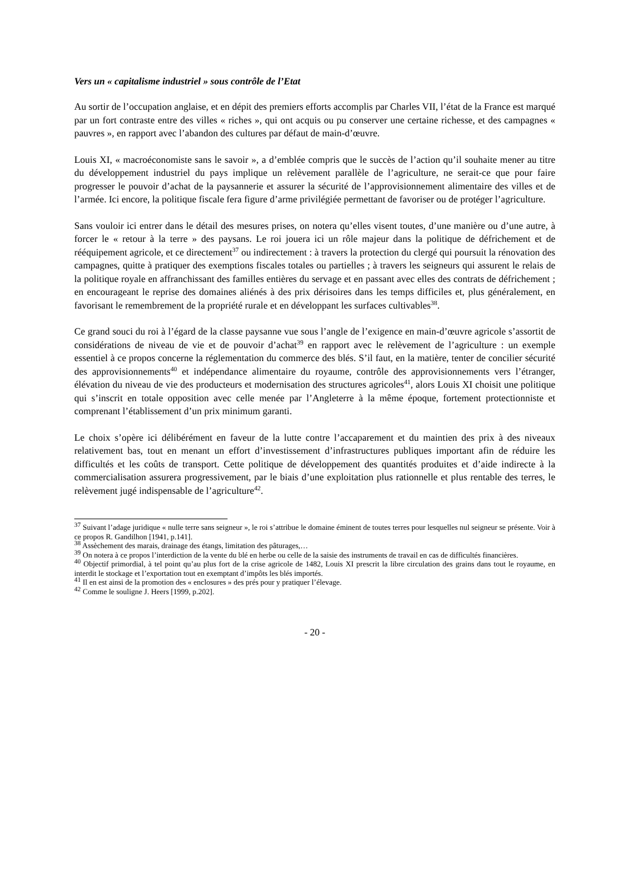Vers un « capitalisme industriel » sous contrôle de l’Etat
Au sortir de l’occupation anglaise, et en dépit des premiers efforts accomplis par Charles VII, l’état de la France est marqué par un fort contraste entre des villes « riches », qui ont acquis ou pu conserver une certaine richesse, et des campagnes « pauvres », en rapport avec l’abandon des cultures par défaut de main-d’œuvre.
Louis XI, « macroéconomiste sans le savoir », a d’emblée compris que le succès de l’action qu’il souhaite mener au titre du développement industriel du pays implique un relèvement parallèle de l’agriculture, ne serait-ce que pour faire progresser le pouvoir d’achat de la paysannerie et assurer la sécurité de l’approvisionnement alimentaire des villes et de l’armée. Ici encore, la politique fiscale fera figure d’arme privilégiée permettant de favoriser ou de protéger l’agriculture.
Sans vouloir ici entrer dans le détail des mesures prises, on notera qu’elles visent toutes, d’une manière ou d’une autre, à forcer le « retour à la terre » des paysans. Le roi jouera ici un rôle majeur dans la politique de défrichement et de rééquipement agricole, et ce directement<sup>37</sup> ou indirectement : à travers la protection du clergé qui poursuit la rénovation des campagnes, quitte à pratiquer des exemptions fiscales totales ou partielles ; à travers les seigneurs qui assurent le relais de la politique royale en affranchissant des familles entières du servage et en passant avec elles des contrats de défrichement ; en encourageant le reprise des domaines aliénés à des prix dérisoires dans les temps difficiles et, plus généralement, en favorisant le remembrement de la propriété rurale et en développant les surfaces cultivables<sup>38</sup>.
Ce grand souci du roi à l’égard de la classe paysanne vue sous l’angle de l’exigence en main-d’œuvre agricole s’assortit de considérations de niveau de vie et de pouvoir d’achat<sup>39</sup> en rapport avec le relèvement de l’agriculture : un exemple essentiel à ce propos concerne la réglementation du commerce des blés. S’il faut, en la matière, tenter de concilier sécurité des approvisionnements<sup>40</sup> et indépendance alimentaire du royaume, contrôle des approvisionnements vers l’étranger, élévation du niveau de vie des producteurs et modernisation des structures agricoles<sup>41</sup>, alors Louis XI choisit une politique qui s’inscrit en totale opposition avec celle menée par l’Angleterre à la même époque, fortement protectionniste et comprenant l’établissement d’un prix minimum garanti.
Le choix s’opère ici délibérément en faveur de la lutte contre l’accaparement et du maintien des prix à des niveaux relativement bas, tout en menant un effort d’investissement d’infrastructures publiques important afin de réduire les difficultés et les coûts de transport. Cette politique de développement des quantités produites et d’aide indirecte à la commercialisation assurera progressivement, par le biais d’une exploitation plus rationnelle et plus rentable des terres, le relèvement jugé indispensable de l’agriculture<sup>42</sup>.
<sup>37</sup> Suivant l’adage juridique « nulle terre sans seigneur », le roi s’attribue le domaine éminent de toutes terres pour lesquelles nul seigneur se présente. Voir à ce propos R. Gandilhon [1941, p.141].
<sup>38</sup> Assèchement des marais, drainage des étangs, limitation des pâturages,…
<sup>39</sup> On notera à ce propos l’interdiction de la vente du blé en herbe ou celle de la saisie des instruments de travail en cas de difficultés financières.
<sup>40</sup> Objectif primordial, à tel point qu’au plus fort de la crise agricole de 1482, Louis XI prescrit la libre circulation des grains dans tout le royaume, en interdit le stockage et l’exportation tout en exemptant d’impôts les blés importés.
<sup>41</sup> Il en est ainsi de la promotion des « enclosures » des prés pour y pratiquer l’élevage.
<sup>42</sup> Comme le souligne J. Heers [1999, p.202].
- 20 -